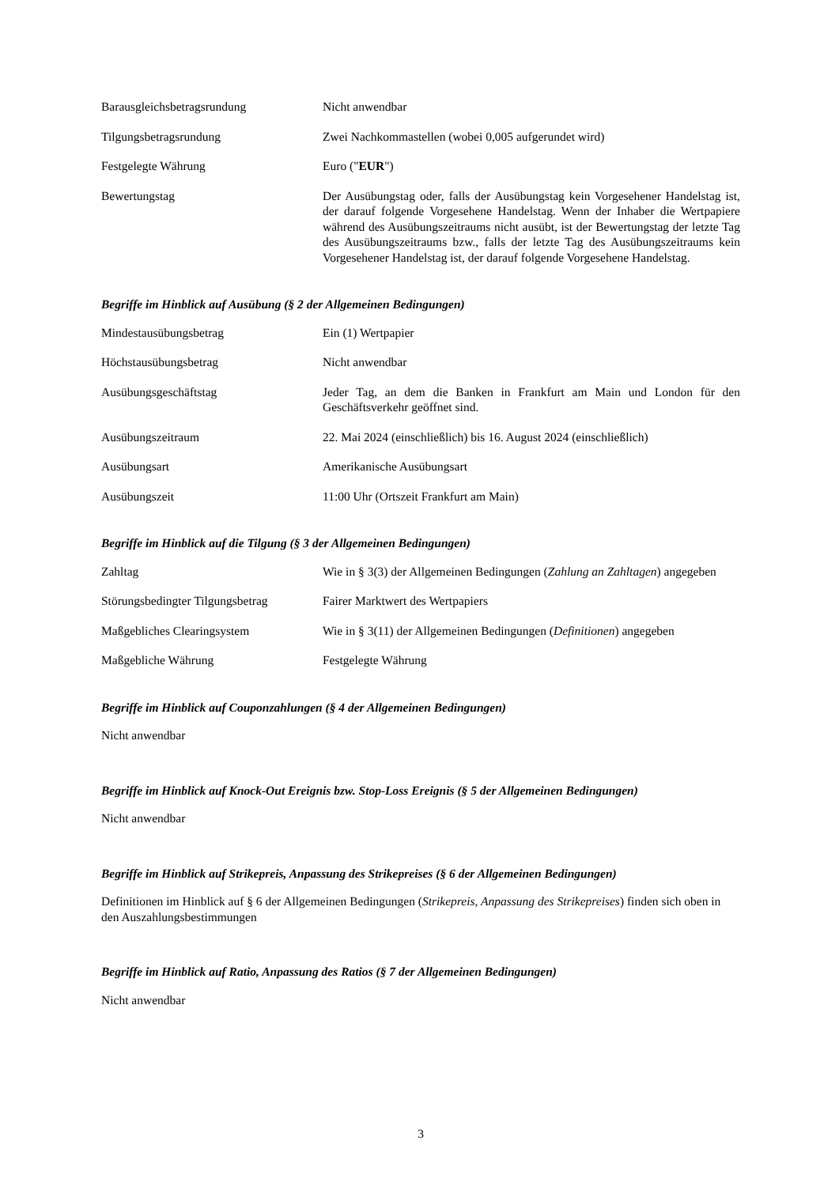Barausgleichsbetragsrundung Nicht anwendbar
Tilgungsbetragsrundung Zwei Nachkommastellen (wobei 0,005 aufgerundet wird)
Festgelegte Währung Euro ("EUR")
Bewertungstag Der Ausübungstag oder, falls der Ausübungstag kein Vorgesehener Handelstag ist, der darauf folgende Vorgesehene Handelstag. Wenn der Inhaber die Wertpapiere während des Ausübungszeitraums nicht ausübt, ist der Bewertungstag der letzte Tag des Ausübungszeitraums bzw., falls der letzte Tag des Ausübungszeitraums kein Vorgesehener Handelstag ist, der darauf folgende Vorgesehene Handelstag.
Begriffe im Hinblick auf Ausübung (§ 2 der Allgemeinen Bedingungen)
Mindestausübungsbetrag Ein (1) Wertpapier
Höchstausübungsbetrag Nicht anwendbar
Ausübungsgeschäftstag Jeder Tag, an dem die Banken in Frankfurt am Main und London für den Geschäftsverkehr geöffnet sind.
Ausübungszeitraum 22. Mai 2024 (einschließlich) bis 16. August 2024 (einschließlich)
Ausübungsart Amerikanische Ausübungsart
Ausübungszeit 11:00 Uhr (Ortszeit Frankfurt am Main)
Begriffe im Hinblick auf die Tilgung (§ 3 der Allgemeinen Bedingungen)
Zahltag Wie in § 3(3) der Allgemeinen Bedingungen (Zahlung an Zahltagen) angegeben
Störungsbedingter Tilgungsbetrag
Fairer Marktwert des Wertpapiers
Maßgebliches Clearingsystem Wie in § 3(11) der Allgemeinen Bedingungen (Definitionen) angegeben
Maßgebliche Währung Festgelegte Währung
Begriffe im Hinblick auf Couponzahlungen (§ 4 der Allgemeinen Bedingungen)
Nicht anwendbar
Begriffe im Hinblick auf Knock-Out Ereignis bzw. Stop-Loss Ereignis (§ 5 der Allgemeinen Bedingungen)
Nicht anwendbar
Begriffe im Hinblick auf Strikepreis, Anpassung des Strikepreises (§ 6 der Allgemeinen Bedingungen)
Definitionen im Hinblick auf § 6 der Allgemeinen Bedingungen (Strikepreis, Anpassung des Strikepreises) finden sich oben in den Auszahlungsbestimmungen
Begriffe im Hinblick auf Ratio, Anpassung des Ratios (§ 7 der Allgemeinen Bedingungen)
Nicht anwendbar
3